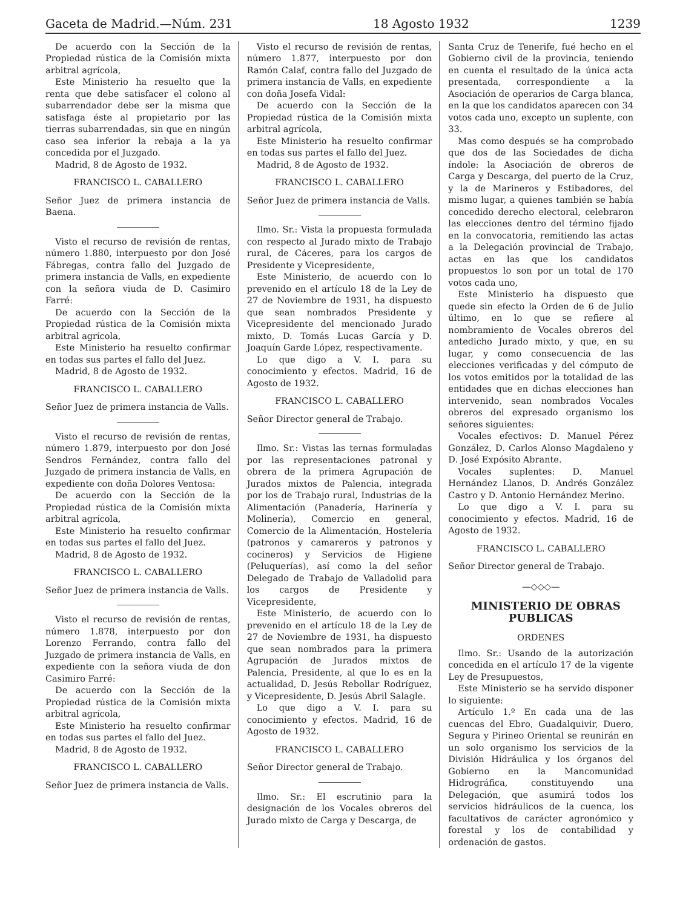Gaceta de Madrid.—Núm. 231 18 Agosto 1932 1239
De acuerdo con la Sección de la Propiedad rústica de la Comisión mixta arbitral agrícola,
Este Ministerio ha resuelto que la renta que debe satisfacer el colono al subarrendador debe ser la misma que satisfaga éste al propietario por las tierras subarrendadas, sin que en ningún caso sea inferior la rebaja a la ya concedida por el Juzgado.
Madrid, 8 de Agosto de 1932.
FRANCISCO L. CABALLERO
Señor Juez de primera instancia de Baena.
Visto el recurso de revisión de rentas, número 1.880, interpuesto por don José Fábregas, contra fallo del Juzgado de primera instancia de Valls, en expediente con la señora viuda de D. Casimiro Farré:
De acuerdo con la Sección de la Propiedad rústica de la Comisión mixta arbitral agrícola,
Este Ministerio ha resuelto confirmar en todas sus partes el fallo del Juez.
Madrid, 8 de Agosto de 1932.
FRANCISCO L. CABALLERO
Señor Juez de primera instancia de Valls.
Visto el recurso de revisión de rentas, número 1.879, interpuesto por don José Sendros Fernández, contra fallo del Juzgado de primera instancia de Valls, en expediente con doña Dolores Ventosa:
De acuerdo con la Sección de la Propiedad rústica de la Comisión mixta arbitral agrícola,
Este Ministerio ha resuelto confirmar en todas sus partes el fallo del Juez.
Madrid, 8 de Agosto de 1932.
FRANCISCO L. CABALLERO
Señor Juez de primera instancia de Valls.
Visto el recurso de revisión de rentas, número 1.878, interpuesto por don Lorenzo Ferrando, contra fallo del Juzgado de primera instancia de Valls, en expediente con la señora viuda de don Casimiro Farré:
De acuerdo con la Sección de la Propiedad rústica de la Comisión mixta arbitral agrícola,
Este Ministerio ha resuelto confirmar en todas sus partes el fallo del Juez.
Madrid, 8 de Agosto de 1932.
FRANCISCO L. CABALLERO
Señor Juez de primera instancia de Valls.
Visto el recurso de revisión de rentas, número 1.877, interpuesto por don Ramón Calaf, contra fallo del Juzgado de primera instancia de Valls, en expediente con doña Josefa Vidal:
De acuerdo con la Sección de la Propiedad rústica de la Comisión mixta arbitral agrícola,
Este Ministerio ha resuelto confirmar en todas sus partes el fallo del Juez.
Madrid, 8 de Agosto de 1932.
FRANCISCO L. CABALLERO
Señor Juez de primera instancia de Valls.
Ilmo. Sr.: Vista la propuesta formulada con respecto al Jurado mixto de Trabajo rural, de Cáceres, para los cargos de Presidente y Vicepresidente,
Este Ministerio, de acuerdo con lo prevenido en el artículo 18 de la Ley de 27 de Noviembre de 1931, ha dispuesto que sean nombrados Presidente y Vicepresidente del mencionado Jurado mixto, D. Tomás Lucas García y D. Joaquín Garde López, respectivamente.
Lo que digo a V. I. para su conocimiento y efectos. Madrid, 16 de Agosto de 1932.
FRANCISCO L. CABALLERO
Señor Director general de Trabajo.
Ilmo. Sr.: Vistas las ternas formuladas por las representaciones patronal y obrera de la primera Agrupación de Jurados mixtos de Palencia, integrada por los de Trabajo rural, Industrias de la Alimentación (Panadería, Harinería y Molinería), Comercio en general, Comercio de la Alimentación, Hostelería (patronos y camareros y patronos y cocineros) y Servicios de Higiene (Peluquerías), así como la del señor Delegado de Trabajo de Valladolid para los cargos de Presidente y Vicepresidente,
Este Ministerio, de acuerdo con lo prevenido en el artículo 18 de la Ley de 27 de Noviembre de 1931, ha dispuesto que sean nombrados para la primera Agrupación de Jurados mixtos de Palencia, Presidente, al que lo es en la actualidad, D. Jesús Rebollar Rodríguez, y Vicepresidente, D. Jesús Abril Salagle.
Lo que digo a V. I. para su conocimiento y efectos. Madrid, 16 de Agosto de 1932.
FRANCISCO L. CABALLERO
Señor Director general de Trabajo.
Ilmo. Sr.: El escrutinio para la designación de los Vocales obreros del Jurado mixto de Carga y Descarga, de
Santa Cruz de Tenerife, fué hecho en el Gobierno civil de la provincia, teniendo en cuenta el resultado de la única acta presentada, correspondiente a la Asociación de operarios de Carga blanca, en la que los candidatos aparecen con 34 votos cada uno, excepto un suplente, con 33.
Mas como después se ha comprobado que dos de las Sociedades de dicha índole: la Asociación de obreros de Carga y Descarga, del puerto de la Cruz, y la de Marineros y Estibadores, del mismo lugar, a quienes también se había concedido derecho electoral, celebraron las elecciones dentro del término fijado en la convocatoria, remitiendo las actas a la Delegación provincial de Trabajo, actas en las que los candidatos propuestos lo son por un total de 170 votos cada uno,
Este Ministerio ha dispuesto que quede sin efecto la Orden de 6 de Julio último, en lo que se refiere al nombramiento de Vocales obreros del antedicho Jurado mixto, y que, en su lugar, y como consecuencia de las elecciones verificadas y del cómputo de los votos emitidos por la totalidad de las entidades que en dichas elecciones han intervenido, sean nombrados Vocales obreros del expresado organismo los señores siguientes:
Vocales efectivos: D. Manuel Pérez González, D. Carlos Alonso Magdaleno y D. José Expósito Abrante.
Vocales suplentes: D. Manuel Hernández Llanos, D. Andrés González Castro y D. Antonio Hernández Merino.
Lo que digo a V. I. para su conocimiento y efectos. Madrid, 16 de Agosto de 1932.
FRANCISCO L. CABALLERO
Señor Director general de Trabajo.
—◇◇◇—
MINISTERIO DE OBRAS PUBLICAS
ORDENES
Ilmo. Sr.: Usando de la autorización concedida en el artículo 17 de la vigente Ley de Presupuestos,
Este Ministerio se ha servido disponer lo siguiente:
Artículo 1.º En cada una de las cuencas del Ebro, Guadalquivir, Duero, Segura y Pirineo Oriental se reunirán en un solo organismo los servicios de la División Hidráulica y los órganos del Gobierno en la Mancomunidad Hidrográfica, constituyendo una Delegación, que asumirá todos los servicios hidráulicos de la cuenca, los facultativos de carácter agronómico y forestal y los de contabilidad y ordenación de gastos.